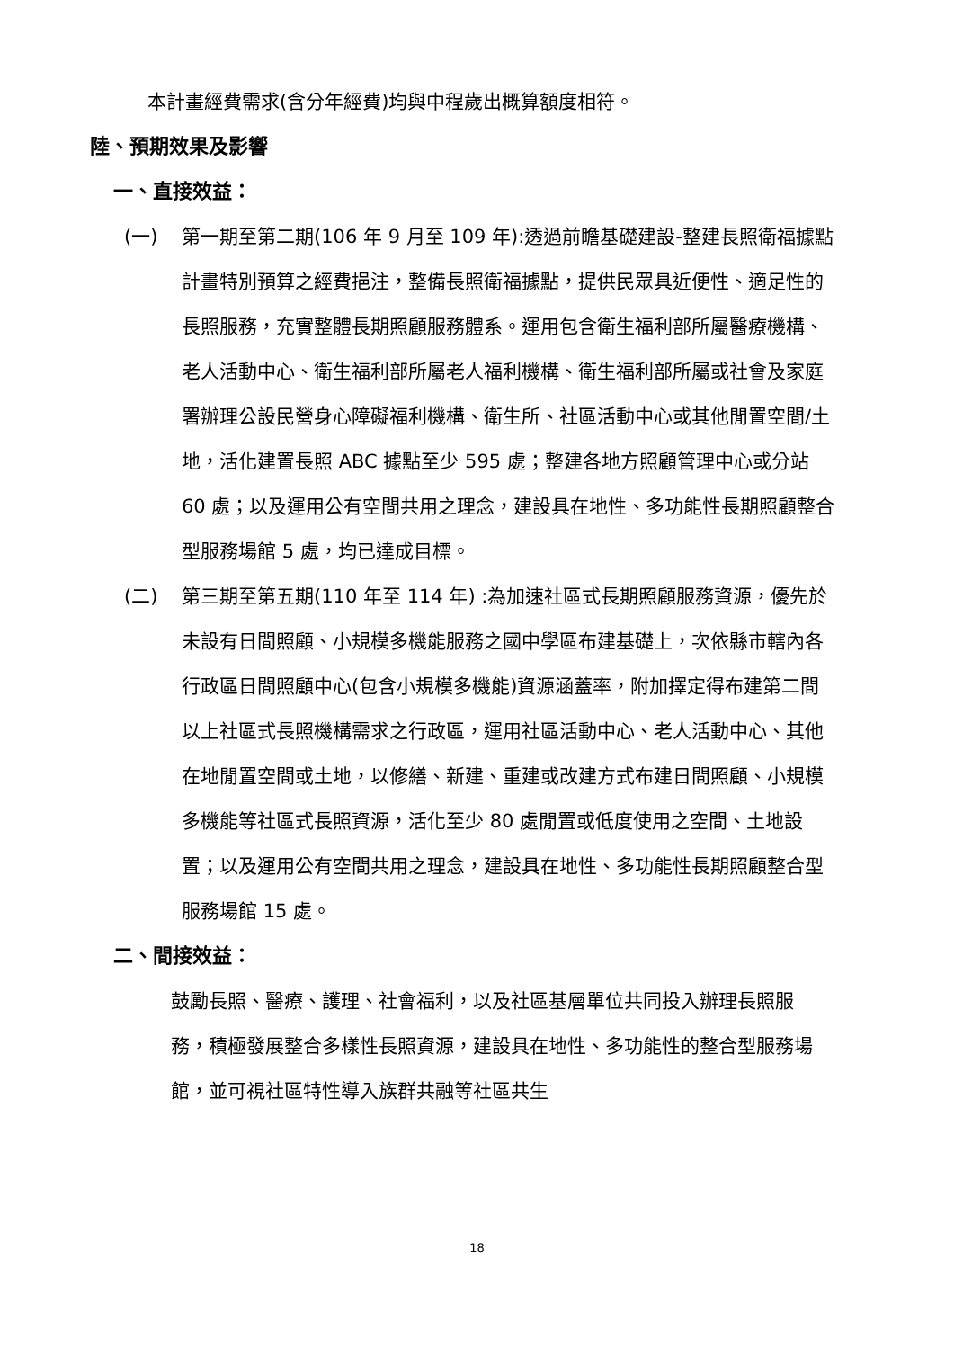本計畫經費需求(含分年經費)均與中程歲出概算額度相符。
陸、預期效果及影響
一、直接效益：
(一) 第一期至第二期(106 年 9 月至 109 年):透過前瞻基礎建設-整建長照衛福據點計畫特別預算之經費挹注，整備長照衛福據點，提供民眾具近便性、適足性的長照服務，充實整體長期照顧服務體系。運用包含衛生福利部所屬醫療機構、老人活動中心、衛生福利部所屬老人福利機構、衛生福利部所屬或社會及家庭署辦理公設民營身心障礙福利機構、衛生所、社區活動中心或其他閒置空間/土地，活化建置長照 ABC 據點至少 595 處；整建各地方照顧管理中心或分站 60 處；以及運用公有空間共用之理念，建設具在地性、多功能性長期照顧整合型服務場館 5 處，均已達成目標。
(二) 第三期至第五期(110 年至 114 年) :為加速社區式長期照顧服務資源，優先於未設有日間照顧、小規模多機能服務之國中學區布建基礎上，次依縣市轄內各行政區日間照顧中心(包含小規模多機能)資源涵蓋率，附加擇定得布建第二間以上社區式長照機構需求之行政區，運用社區活動中心、老人活動中心、其他在地閒置空間或土地，以修繕、新建、重建或改建方式布建日間照顧、小規模多機能等社區式長照資源，活化至少 80 處閒置或低度使用之空間、土地設置；以及運用公有空間共用之理念，建設具在地性、多功能性長期照顧整合型服務場館 15 處。
二、間接效益：
鼓勵長照、醫療、護理、社會福利，以及社區基層單位共同投入辦理長照服務，積極發展整合多樣性長照資源，建設具在地性、多功能性的整合型服務場館，並可視社區特性導入族群共融等社區共生
18